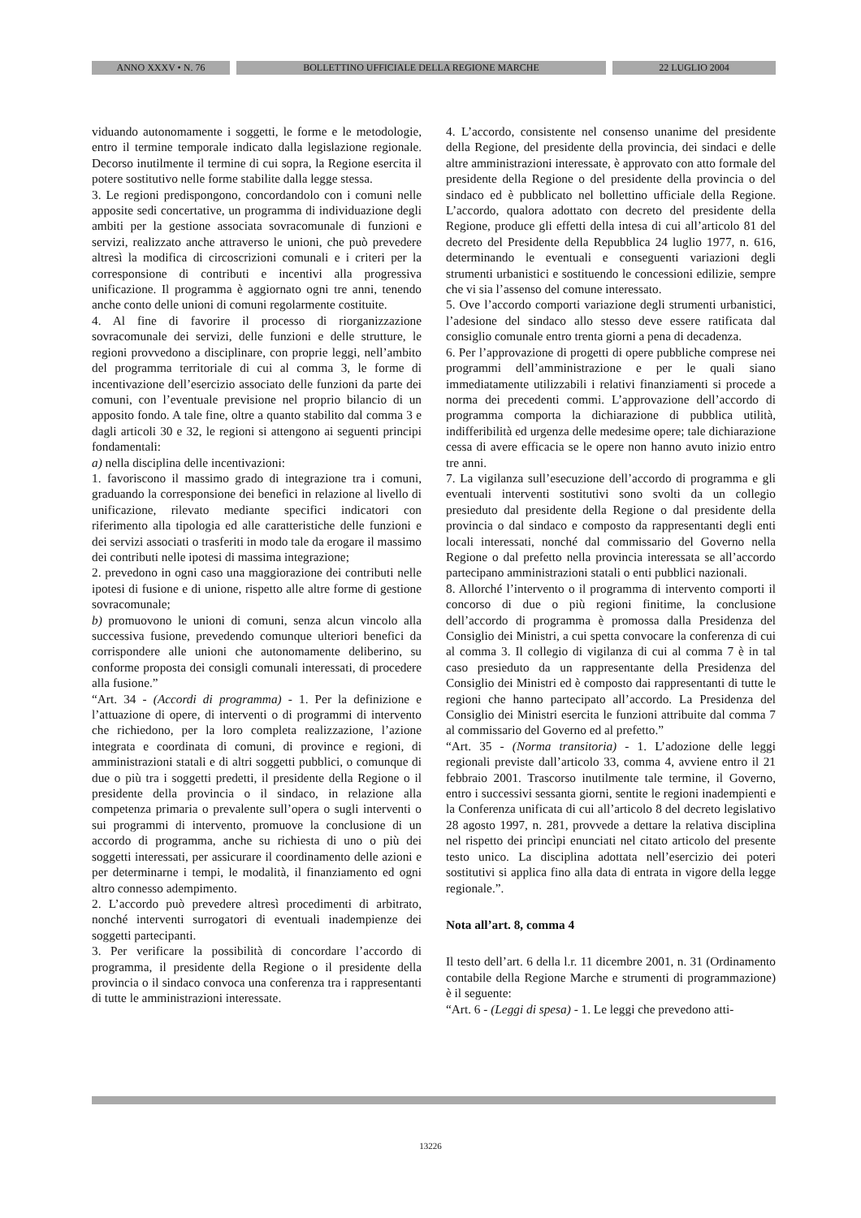ANNO XXXV • N. 76 BOLLETTINO UFFICIALE DELLA REGIONE MARCHE 22 LUGLIO 2004
viduando autonomamente i soggetti, le forme e le metodologie, entro il termine temporale indicato dalla legislazione regionale. Decorso inutilmente il termine di cui sopra, la Regione esercita il potere sostitutivo nelle forme stabilite dalla legge stessa.
3. Le regioni predispongono, concordandolo con i comuni nelle apposite sedi concertative, un programma di individuazione degli ambiti per la gestione associata sovracomunale di funzioni e servizi, realizzato anche attraverso le unioni, che può prevedere altresì la modifica di circoscrizioni comunali e i criteri per la corresponsione di contributi e incentivi alla progressiva unificazione. Il programma è aggiornato ogni tre anni, tenendo anche conto delle unioni di comuni regolarmente costituite.
4. Al fine di favorire il processo di riorganizzazione sovracomunale dei servizi, delle funzioni e delle strutture, le regioni provvedono a disciplinare, con proprie leggi, nell’ambito del programma territoriale di cui al comma 3, le forme di incentivazione dell’esercizio associato delle funzioni da parte dei comuni, con l’eventuale previsione nel proprio bilancio di un apposito fondo. A tale fine, oltre a quanto stabilito dal comma 3 e dagli articoli 30 e 32, le regioni si attengono ai seguenti principi fondamentali:
a) nella disciplina delle incentivazioni:
1. favoriscono il massimo grado di integrazione tra i comuni, graduando la corresponsione dei benefici in relazione al livello di unificazione, rilevato mediante specifici indicatori con riferimento alla tipologia ed alle caratteristiche delle funzioni e dei servizi associati o trasferiti in modo tale da erogare il massimo dei contributi nelle ipotesi di massima integrazione;
2. prevedono in ogni caso una maggiorazione dei contributi nelle ipotesi di fusione e di unione, rispetto alle altre forme di gestione sovracomunale;
b) promuovono le unioni di comuni, senza alcun vincolo alla successiva fusione, prevedendo comunque ulteriori benefici da corrispondere alle unioni che autonomamente deliberino, su conforme proposta dei consigli comunali interessati, di procedere alla fusione.”
“Art. 34 - (Accordi di programma) - 1. Per la definizione e l’attuazione di opere, di interventi o di programmi di intervento che richiedono, per la loro completa realizzazione, l’azione integrata e coordinata di comuni, di province e regioni, di amministrazioni statali e di altri soggetti pubblici, o comunque di due o più tra i soggetti predetti, il presidente della Regione o il presidente della provincia o il sindaco, in relazione alla competenza primaria o prevalente sull’opera o sugli interventi o sui programmi di intervento, promuove la conclusione di un accordo di programma, anche su richiesta di uno o più dei soggetti interessati, per assicurare il coordinamento delle azioni e per determinarne i tempi, le modalità, il finanziamento ed ogni altro connesso adempimento.
2. L’accordo può prevedere altresì procedimenti di arbitrato, nonché interventi surrogatori di eventuali inadempienze dei soggetti partecipanti.
3. Per verificare la possibilità di concordare l’accordo di programma, il presidente della Regione o il presidente della provincia o il sindaco convoca una conferenza tra i rappresentanti di tutte le amministrazioni interessate.
4. L’accordo, consistente nel consenso unanime del presidente della Regione, del presidente della provincia, dei sindaci e delle altre amministrazioni interessate, è approvato con atto formale del presidente della Regione o del presidente della provincia o del sindaco ed è pubblicato nel bollettino ufficiale della Regione. L’accordo, qualora adottato con decreto del presidente della Regione, produce gli effetti della intesa di cui all’articolo 81 del decreto del Presidente della Repubblica 24 luglio 1977, n. 616, determinando le eventuali e conseguenti variazioni degli strumenti urbanistici e sostituendo le concessioni edilizie, sempre che vi sia l’assenso del comune interessato.
5. Ove l’accordo comporti variazione degli strumenti urbanistici, l’adesione del sindaco allo stesso deve essere ratificata dal consiglio comunale entro trenta giorni a pena di decadenza.
6. Per l’approvazione di progetti di opere pubbliche comprese nei programmi dell’amministrazione e per le quali siano immediatamente utilizzabili i relativi finanziamenti si procede a norma dei precedenti commi. L’approvazione dell’accordo di programma comporta la dichiarazione di pubblica utilità, indifferibilità ed urgenza delle medesime opere; tale dichiarazione cessa di avere efficacia se le opere non hanno avuto inizio entro tre anni.
7. La vigilanza sull’esecuzione dell’accordo di programma e gli eventuali interventi sostitutivi sono svolti da un collegio presieduto dal presidente della Regione o dal presidente della provincia o dal sindaco e composto da rappresentanti degli enti locali interessati, nonché dal commissario del Governo nella Regione o dal prefetto nella provincia interessata se all’accordo partecipano amministrazioni statali o enti pubblici nazionali.
8. Allorché l’intervento o il programma di intervento comporti il concorso di due o più regioni finitime, la conclusione dell’accordo di programma è promossa dalla Presidenza del Consiglio dei Ministri, a cui spetta convocare la conferenza di cui al comma 3. Il collegio di vigilanza di cui al comma 7 è in tal caso presieduto da un rappresentante della Presidenza del Consiglio dei Ministri ed è composto dai rappresentanti di tutte le regioni che hanno partecipato all’accordo. La Presidenza del Consiglio dei Ministri esercita le funzioni attribuite dal comma 7 al commissario del Governo ed al prefetto.”
“Art. 35 - (Norma transitoria) - 1. L’adozione delle leggi regionali previste dall’articolo 33, comma 4, avviene entro il 21 febbraio 2001. Trascorso inutilmente tale termine, il Governo, entro i successivi sessanta giorni, sentite le regioni inadempienti e la Conferenza unificata di cui all’articolo 8 del decreto legislativo 28 agosto 1997, n. 281, provvede a dettare la relativa disciplina nel rispetto dei princìpi enunciati nel citato articolo del presente testo unico. La disciplina adottata nell’esercizio dei poteri sostitutivi si applica fino alla data di entrata in vigore della legge regionale.”.
Nota all’art. 8, comma 4
Il testo dell’art. 6 della l.r. 11 dicembre 2001, n. 31 (Ordinamento contabile della Regione Marche e strumenti di programmazione) è il seguente:
“Art. 6 - (Leggi di spesa) - 1. Le leggi che prevedono atti-
13226